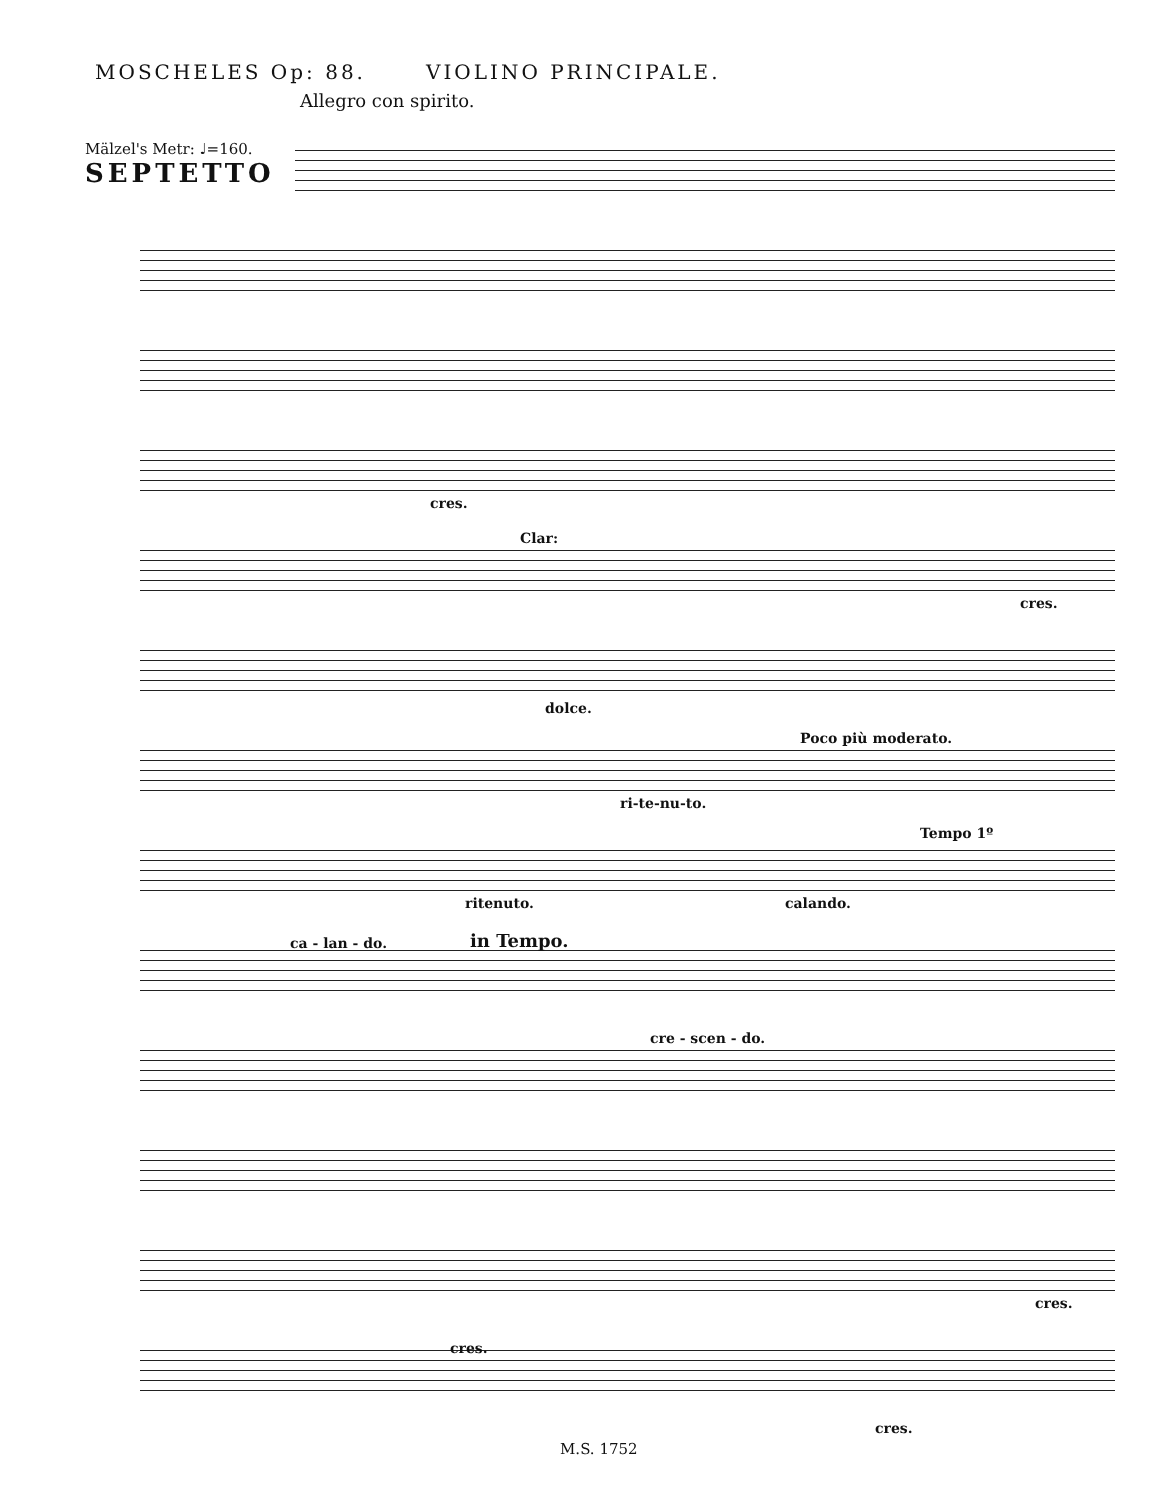MOSCHELES Op: 88. VIOLINO PRINCIPALE.
Allegro con spirito.
Mälzel's Metr: ♩=160.
SEPTETTO
cres.
Clar:
cres.
dolce.
Poco più moderato.
ri-te-nu-to.
Tempo 1º
ritenuto. calando.
ca - lan - do. in Tempo.
cre - scen - do.
cres.
cres.
cres.
M.S. 1752